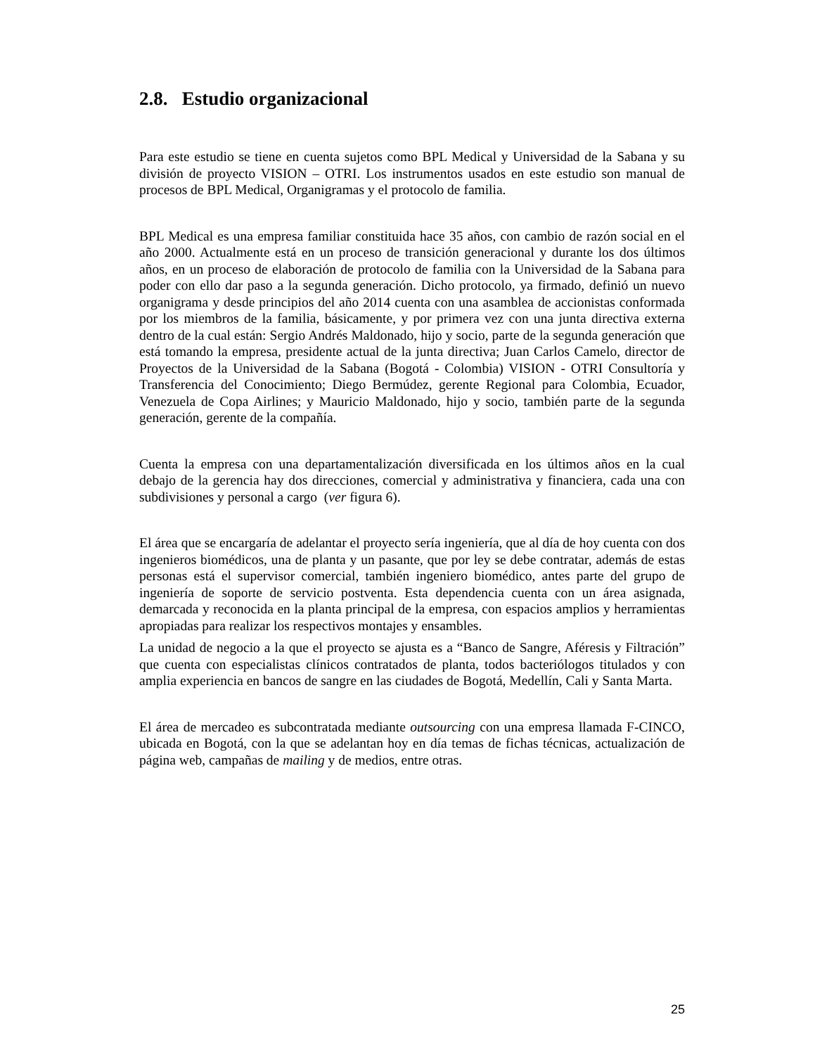2.8. Estudio organizacional
Para este estudio se tiene en cuenta sujetos como BPL Medical y Universidad de la Sabana y su división de proyecto VISION – OTRI. Los instrumentos usados en este estudio son manual de procesos de BPL Medical, Organigramas y el protocolo de familia.
BPL Medical es una empresa familiar constituida hace 35 años, con cambio de razón social en el año 2000. Actualmente está en un proceso de transición generacional y durante los dos últimos años, en un proceso de elaboración de protocolo de familia con la Universidad de la Sabana para poder con ello dar paso a la segunda generación. Dicho protocolo, ya firmado, definió un nuevo organigrama y desde principios del año 2014 cuenta con una asamblea de accionistas conformada por los miembros de la familia, básicamente, y por primera vez con una junta directiva externa dentro de la cual están: Sergio Andrés Maldonado, hijo y socio, parte de la segunda generación que está tomando la empresa, presidente actual de la junta directiva; Juan Carlos Camelo, director de Proyectos de la Universidad de la Sabana (Bogotá - Colombia) VISION - OTRI Consultoría y Transferencia del Conocimiento; Diego Bermúdez, gerente Regional para Colombia, Ecuador, Venezuela de Copa Airlines; y Mauricio Maldonado, hijo y socio, también parte de la segunda generación, gerente de la compañía.
Cuenta la empresa con una departamentalización diversificada en los últimos años en la cual debajo de la gerencia hay dos direcciones, comercial y administrativa y financiera, cada una con subdivisiones y personal a cargo (ver figura 6).
El área que se encargaría de adelantar el proyecto sería ingeniería, que al día de hoy cuenta con dos ingenieros biomédicos, una de planta y un pasante, que por ley se debe contratar, además de estas personas está el supervisor comercial, también ingeniero biomédico, antes parte del grupo de ingeniería de soporte de servicio postventa. Esta dependencia cuenta con un área asignada, demarcada y reconocida en la planta principal de la empresa, con espacios amplios y herramientas apropiadas para realizar los respectivos montajes y ensambles.
La unidad de negocio a la que el proyecto se ajusta es a “Banco de Sangre, Aféresis y Filtración” que cuenta con especialistas clínicos contratados de planta, todos bacteriólogos titulados y con amplia experiencia en bancos de sangre en las ciudades de Bogotá, Medellín, Cali y Santa Marta.
El área de mercadeo es subcontratada mediante outsourcing con una empresa llamada F-CINCO, ubicada en Bogotá, con la que se adelantan hoy en día temas de fichas técnicas, actualización de página web, campañas de mailing y de medios, entre otras.
25